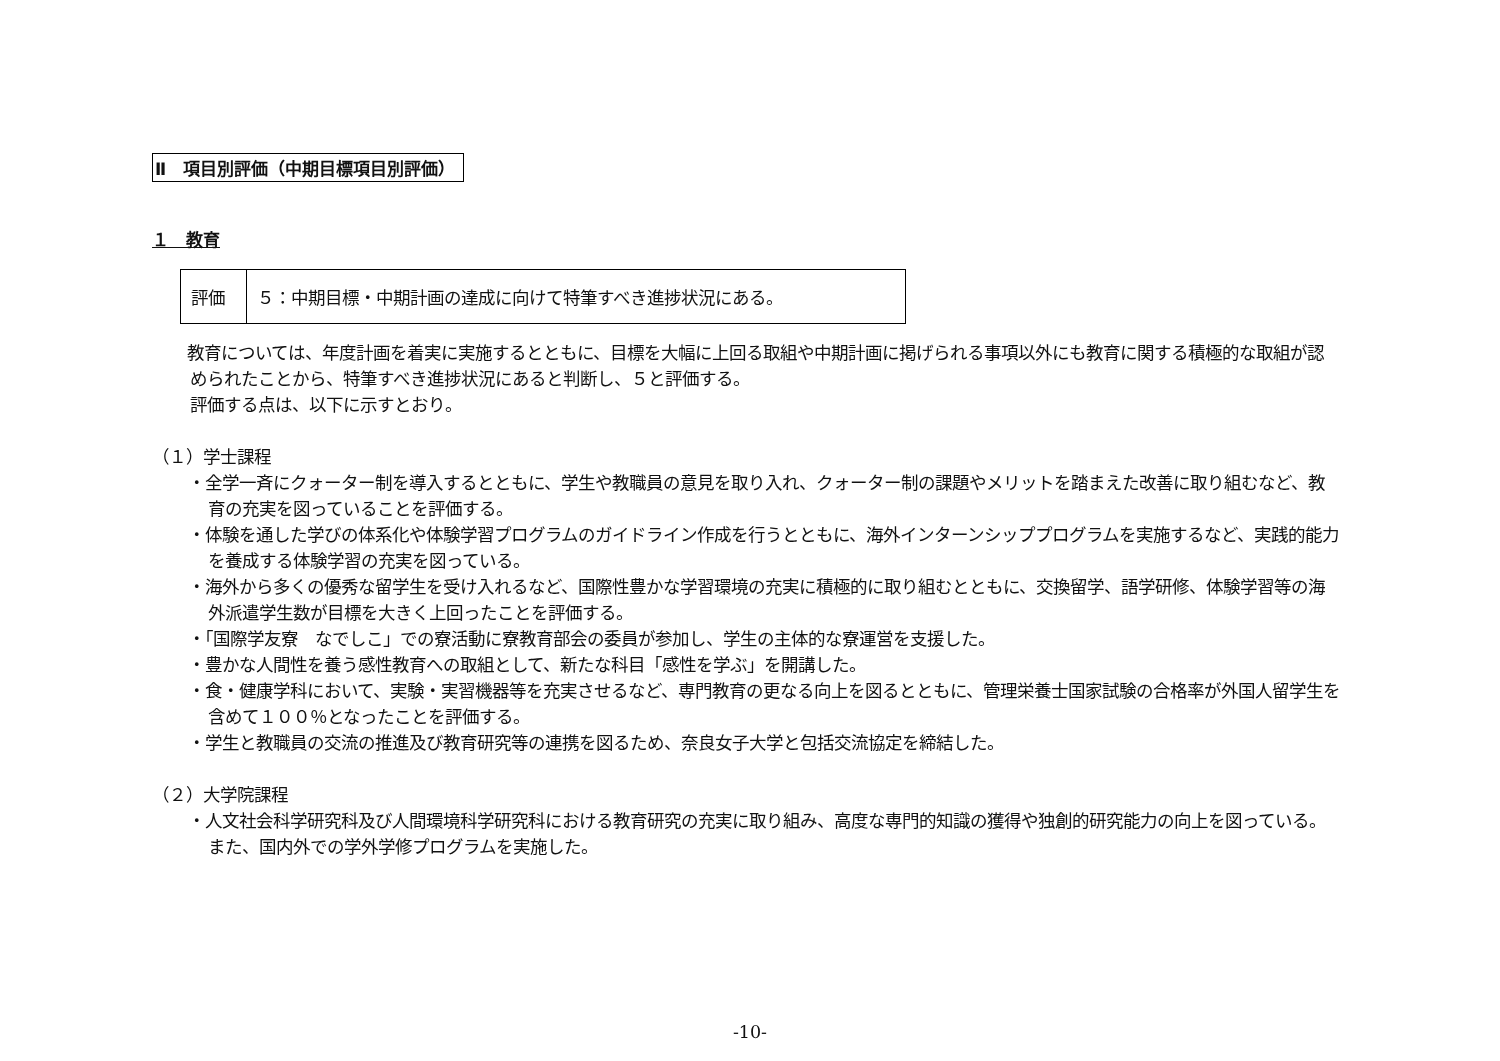Ⅱ　項目別評価（中期目標項目別評価）
１　教育
| 評価 | ５：中期目標・中期計画の達成に向けて特筆すべき進捗状況にある。 |
　教育については、年度計画を着実に実施するとともに、目標を大幅に上回る取組や中期計画に掲げられる事項以外にも教育に関する積極的な取組が認められたことから、特筆すべき進捗状況にあると判断し、５と評価する。
評価する点は、以下に示すとおり。
（１）学士課程
・全学一斉にクォーター制を導入するとともに、学生や教職員の意見を取り入れ、クォーター制の課題やメリットを踏まえた改善に取り組むなど、教育の充実を図っていることを評価する。
・体験を通した学びの体系化や体験学習プログラムのガイドライン作成を行うとともに、海外インターンシッププログラムを実施するなど、実践的能力を養成する体験学習の充実を図っている。
・海外から多くの優秀な留学生を受け入れるなど、国際性豊かな学習環境の充実に積極的に取り組むとともに、交換留学、語学研修、体験学習等の海外派遣学生数が目標を大きく上回ったことを評価する。
・「国際学友寮　なでしこ」での寮活動に寮教育部会の委員が参加し、学生の主体的な寮運営を支援した。
・豊かな人間性を養う感性教育への取組として、新たな科目「感性を学ぶ」を開講した。
・食・健康学科において、実験・実習機器等を充実させるなど、専門教育の更なる向上を図るとともに、管理栄養士国家試験の合格率が外国人留学生を含めて１００％となったことを評価する。
・学生と教職員の交流の推進及び教育研究等の連携を図るため、奈良女子大学と包括交流協定を締結した。
（２）大学院課程
・人文社会科学研究科及び人間環境科学研究科における教育研究の充実に取り組み、高度な専門的知識の獲得や独創的研究能力の向上を図っている。また、国内外での学外学修プログラムを実施した。
-10-